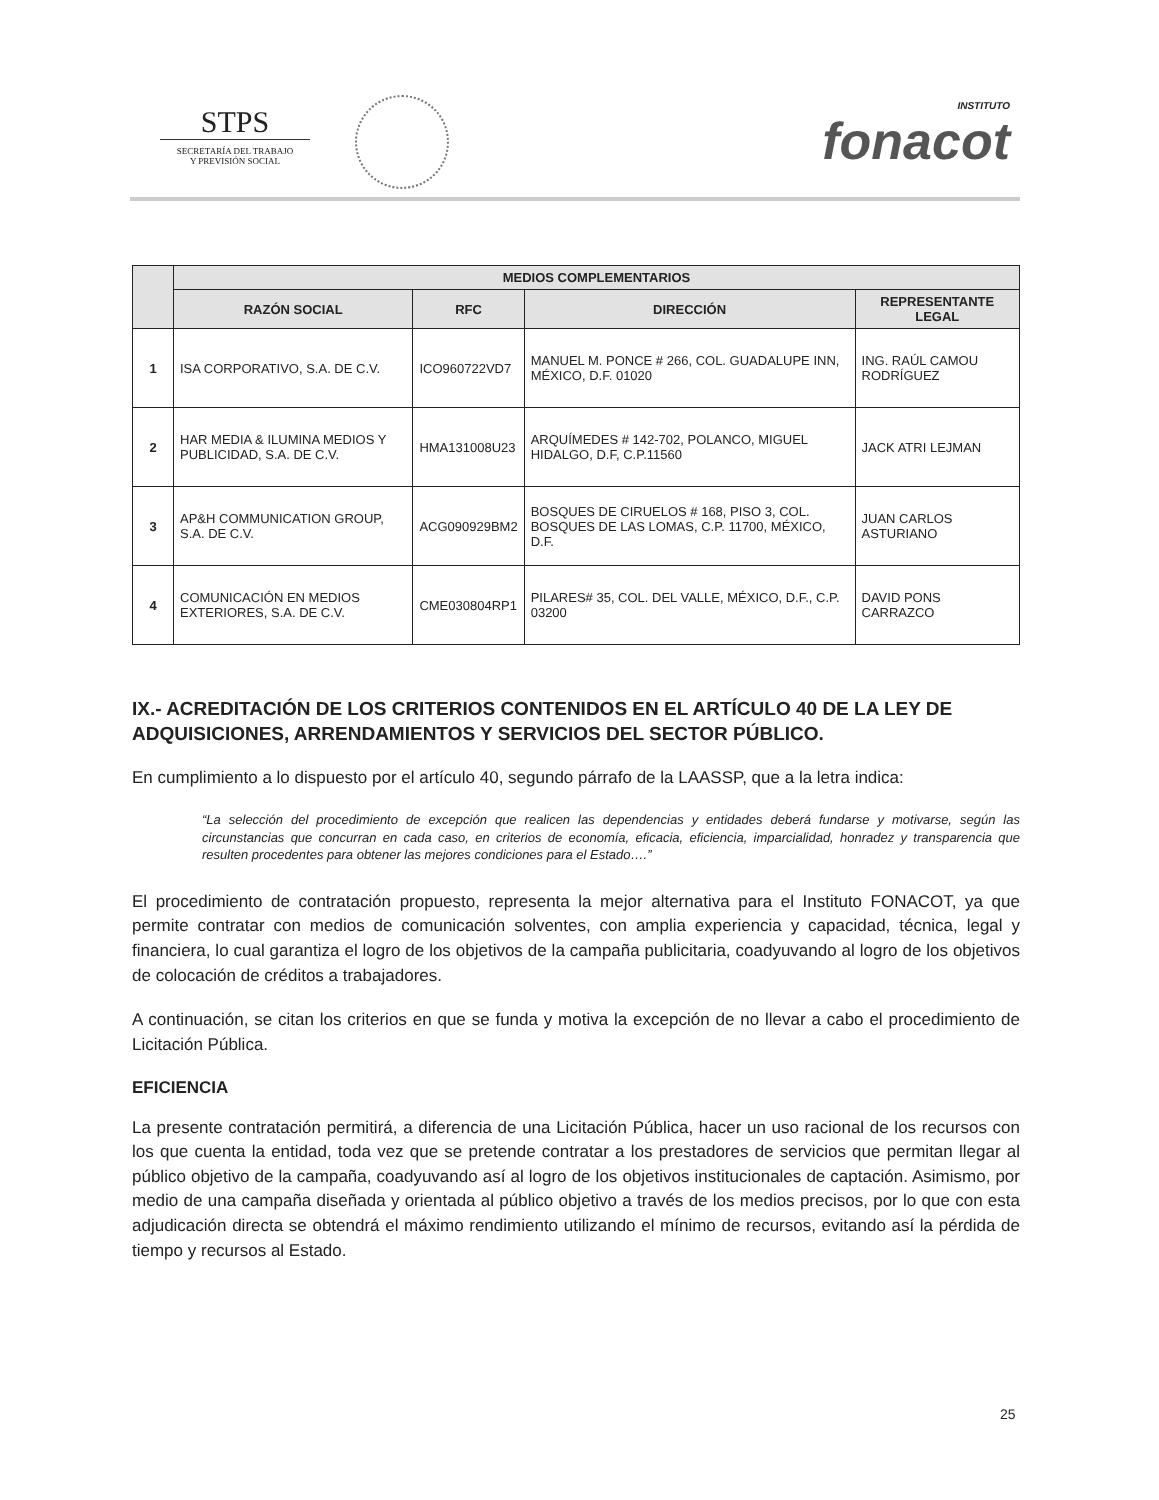STPS
SECRETARÍA DEL TRABAJO
Y PREVISIÓN SOCIAL
INSTITUTO
fonacot
| | MEDIOS COMPLEMENTARIOS | | | |
| --- | --- | --- | --- | --- |
| | RAZÓN SOCIAL | RFC | DIRECCIÓN | REPRESENTANTE LEGAL |
| 1 | ISA CORPORATIVO, S.A. DE C.V. | ICO960722VD7 | MANUEL M. PONCE # 266, COL. GUADALUPE INN, MÉXICO, D.F. 01020 | ING. RAÚL CAMOU RODRÍGUEZ |
| 2 | HAR MEDIA & ILUMINA MEDIOS Y PUBLICIDAD, S.A. DE C.V. | HMA131008U23 | ARQUÍMEDES # 142-702, POLANCO, MIGUEL HIDALGO, D.F, C.P.11560 | JACK ATRI LEJMAN |
| 3 | AP&H COMMUNICATION GROUP, S.A. DE C.V. | ACG090929BM2 | BOSQUES DE CIRUELOS # 168, PISO 3, COL. BOSQUES DE LAS LOMAS, C.P. 11700, MÉXICO, D.F. | JUAN CARLOS ASTURIANO |
| 4 | COMUNICACIÓN EN MEDIOS EXTERIORES, S.A. DE C.V. | CME030804RP1 | PILARES# 35, COL. DEL VALLE, MÉXICO, D.F., C.P. 03200 | DAVID PONS CARRAZCO |
IX.- ACREDITACIÓN DE LOS CRITERIOS CONTENIDOS EN EL ARTÍCULO 40 DE LA LEY DE ADQUISICIONES, ARRENDAMIENTOS Y SERVICIOS DEL SECTOR PÚBLICO.
En cumplimiento a lo dispuesto por el artículo 40, segundo párrafo de la LAASSP, que a la letra indica:
“La selección del procedimiento de excepción que realicen las dependencias y entidades deberá fundarse y motivarse, según las circunstancias que concurran en cada caso, en criterios de economía, eficacia, eficiencia, imparcialidad, honradez y transparencia que resulten procedentes para obtener las mejores condiciones para el Estado….”
El procedimiento de contratación propuesto, representa la mejor alternativa para el Instituto FONACOT, ya que permite contratar con medios de comunicación solventes, con amplia experiencia y capacidad, técnica, legal y financiera, lo cual garantiza el logro de los objetivos de la campaña publicitaria, coadyuvando al logro de los objetivos de colocación de créditos a trabajadores.
A continuación, se citan los criterios en que se funda y motiva la excepción de no llevar a cabo el procedimiento de Licitación Pública.
EFICIENCIA
La presente contratación permitirá, a diferencia de una Licitación Pública, hacer un uso racional de los recursos con los que cuenta la entidad, toda vez que se pretende contratar a los prestadores de servicios que permitan llegar al público objetivo de la campaña, coadyuvando así al logro de los objetivos institucionales de captación. Asimismo, por medio de una campaña diseñada y orientada al público objetivo a través de los medios precisos, por lo que con esta adjudicación directa se obtendrá el máximo rendimiento utilizando el mínimo de recursos, evitando así la pérdida de tiempo y recursos al Estado.
25